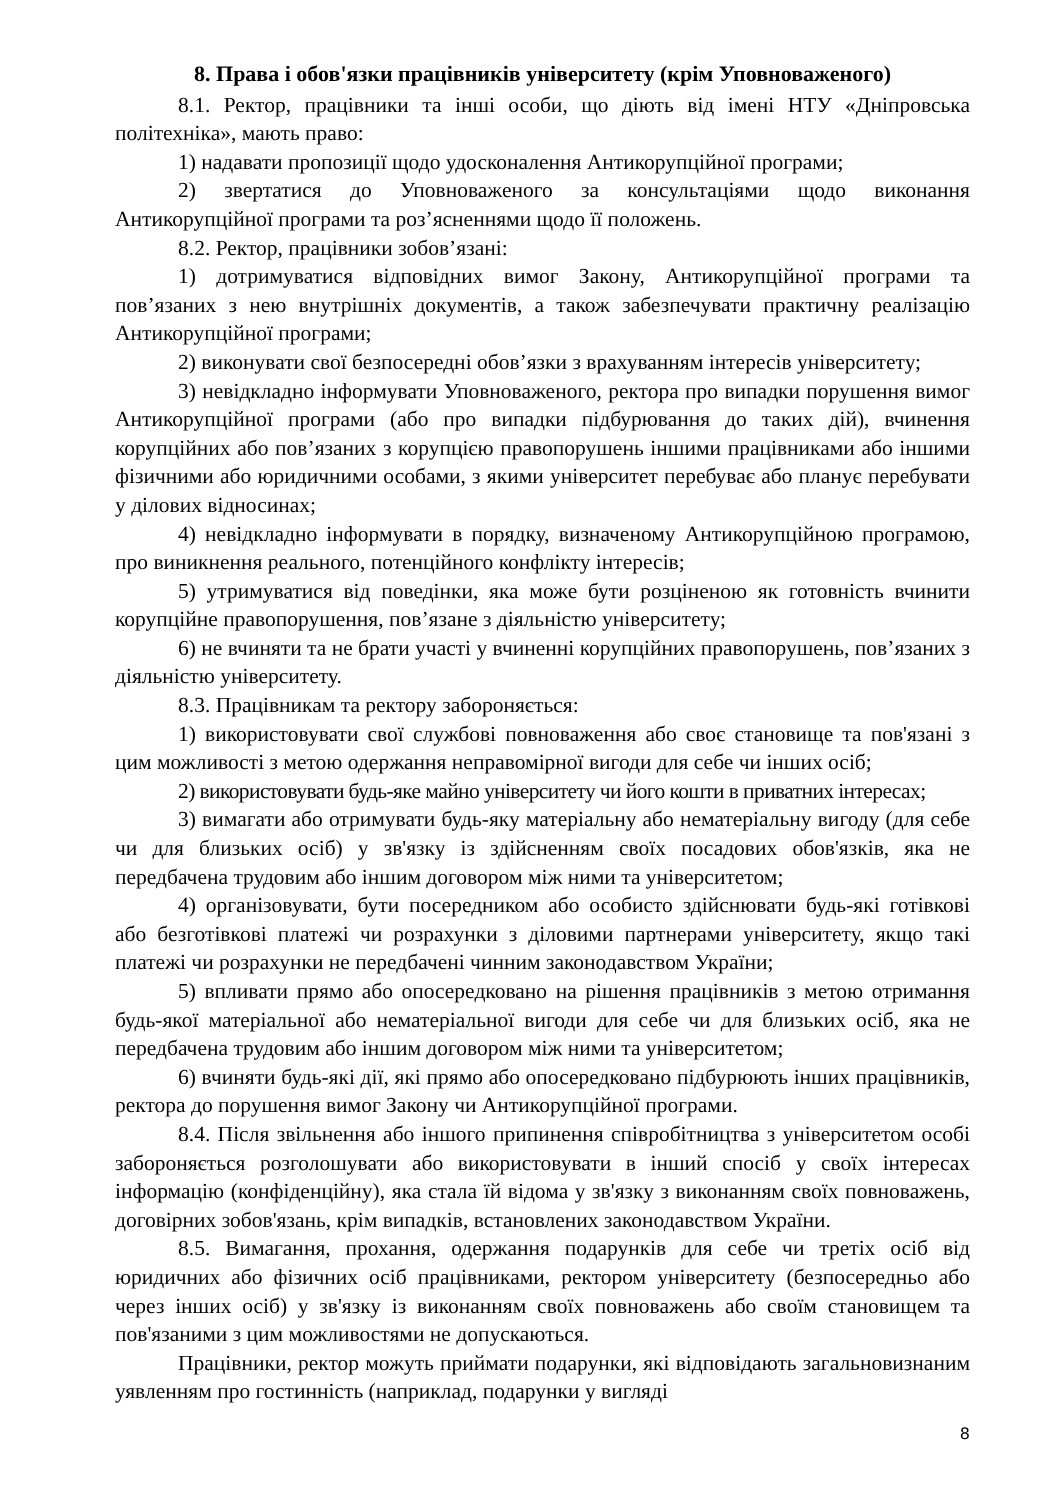8. Права і обов'язки працівників університету (крім Уповноваженого)
8.1. Ректор, працівники та інші особи, що діють від імені НТУ «Дніпровська політехніка», мають право:
1) надавати пропозиції щодо удосконалення Антикорупційної програми;
2) звертатися до Уповноваженого за консультаціями щодо виконання Антикорупційної програми та роз’ясненнями щодо її положень.
8.2. Ректор, працівники зобов’язані:
1) дотримуватися відповідних вимог Закону, Антикорупційної програми та пов’язаних з нею внутрішніх документів, а також забезпечувати практичну реалізацію Антикорупційної програми;
2) виконувати свої безпосередні обов’язки з врахуванням інтересів університету;
3) невідкладно інформувати Уповноваженого, ректора про випадки порушення вимог Антикорупційної програми (або про випадки підбурювання до таких дій), вчинення корупційних або пов’язаних з корупцією правопорушень іншими працівниками або іншими фізичними або юридичними особами, з якими університет перебуває або планує перебувати у ділових відносинах;
4) невідкладно інформувати в порядку, визначеному Антикорупційною програмою, про виникнення реального, потенційного конфлікту інтересів;
5) утримуватися від поведінки, яка може бути розціненою як готовність вчинити корупційне правопорушення, пов’язане з діяльністю університету;
6) не вчиняти та не брати участі у вчиненні корупційних правопорушень, пов’язаних з діяльністю університету.
8.3. Працівникам та ректору забороняється:
1) використовувати свої службові повноваження або своє становище та пов'язані з цим можливості з метою одержання неправомірної вигоди для себе чи інших осіб;
2) використовувати будь-яке майно університету чи його кошти в приватних інтересах;
3) вимагати або отримувати будь-яку матеріальну або нематеріальну вигоду (для себе чи для близьких осіб) у зв'язку із здійсненням своїх посадових обов'язків, яка не передбачена трудовим або іншим договором між ними та університетом;
4) організовувати, бути посередником або особисто здійснювати будь-які готівкові або безготівкові платежі чи розрахунки з діловими партнерами університету, якщо такі платежі чи розрахунки не передбачені чинним законодавством України;
5) впливати прямо або опосередковано на рішення працівників з метою отримання будь-якої матеріальної або нематеріальної вигоди для себе чи для близьких осіб, яка не передбачена трудовим або іншим договором між ними та університетом;
6) вчиняти будь-які дії, які прямо або опосередковано підбурюють інших працівників, ректора до порушення вимог Закону чи Антикорупційної програми.
8.4. Після звільнення або іншого припинення співробітництва з університетом особі забороняється розголошувати або використовувати в інший спосіб у своїх інтересах інформацію (конфіденційну), яка стала їй відома у зв'язку з виконанням своїх повноважень, договірних зобов'язань, крім випадків, встановлених законодавством України.
8.5. Вимагання, прохання, одержання подарунків для себе чи третіх осіб від юридичних або фізичних осіб працівниками, ректором університету (безпосередньо або через інших осіб) у зв'язку із виконанням своїх повноважень або своїм становищем та пов'язаними з цим можливостями не допускаються.
Працівники, ректор можуть приймати подарунки, які відповідають загальновизнаним уявленням про гостинність (наприклад, подарунки у вигляді
8